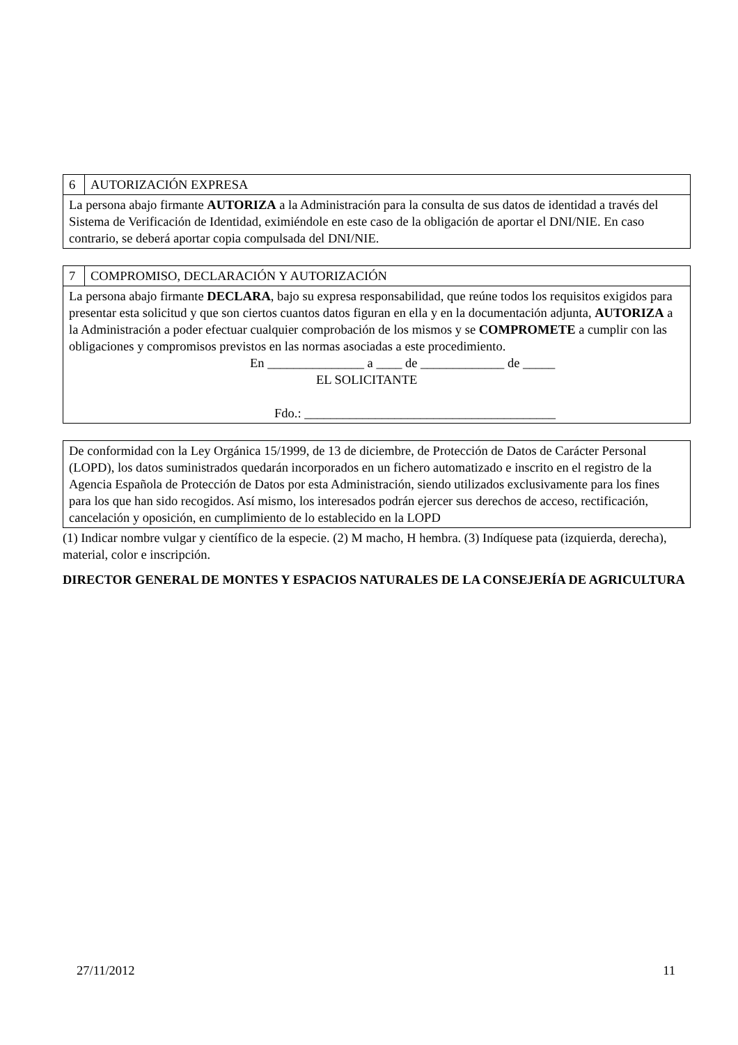| 6 | AUTORIZACIÓN EXPRESA |
| La persona abajo firmante AUTORIZA a la Administración para la consulta de sus datos de identidad a través del Sistema de Verificación de Identidad, eximiéndole en este caso de la obligación de aportar el DNI/NIE. En caso contrario, se deberá aportar copia compulsada del DNI/NIE. | |
| 7 | COMPROMISO, DECLARACIÓN Y AUTORIZACIÓN |
| La persona abajo firmante DECLARA , bajo su expresa responsabilidad, que reúne todos los requisitos exigidos para presentar esta solicitud y que son ciertos cuantos datos figuran en ella y en la documentación adjunta, AUTORIZA a la Administración a poder efectuar cualquier comprobación de los mismos y se COMPROMETE a cumplir con las obligaciones y compromisos previstos en las normas asociadas a este procedimiento. En _______________ a ____ de _____________ de _____ EL SOLICITANTE Fdo.: _______________________________________ | |
| De conformidad con la Ley Orgánica 15/1999, de 13 de diciembre, de Protección de Datos de Carácter Personal (LOPD), los datos suministrados quedarán incorporados en un fichero automatizado e inscrito en el registro de la Agencia Española de Protección de Datos por esta Administración, siendo utilizados exclusivamente para los fines para los que han sido recogidos. Así mismo, los interesados podrán ejercer sus derechos de acceso, rectificación, cancelación y oposición, en cumplimiento de lo establecido en la LOPD |
(1) Indicar nombre vulgar y científico de la especie. (2) M macho, H hembra. (3) Indíquese pata (izquierda, derecha), material, color e inscripción.
DIRECTOR GENERAL DE MONTES Y ESPACIOS NATURALES DE LA CONSEJERÍA DE AGRICULTURA
27/11/2012 11